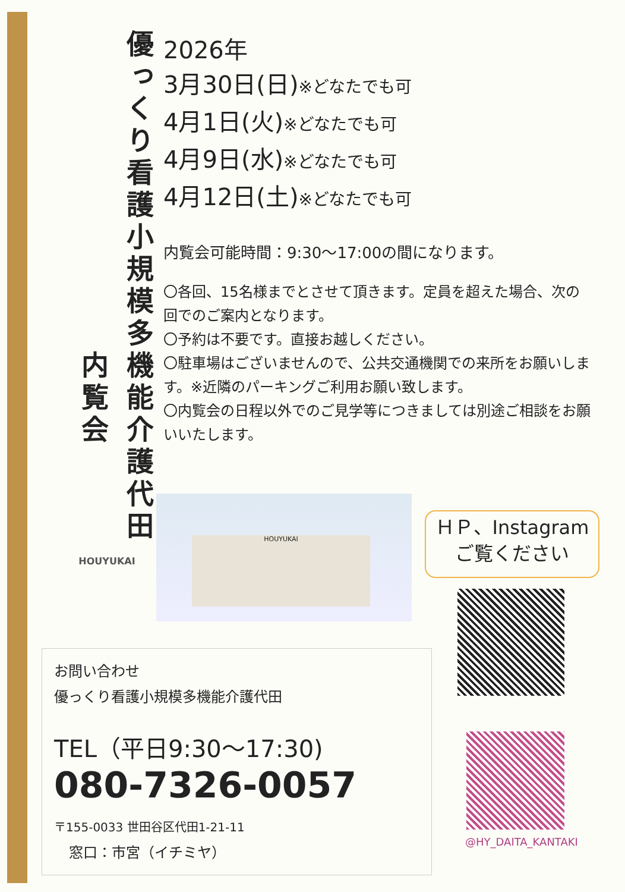優っくり看護小規模多機能介護代田
内覧会
HOUYUKAI
2026年
3月30日(日)※どなたでも可
4月1日(火)※どなたでも可
4月9日(水)※どなたでも可
4月12日(土)※どなたでも可
内覧会可能時間：9:30～17:00の間になります。
〇各回、15名様までとさせて頂きます。定員を超えた場合、次の回でのご案内となります。
〇予約は不要です。直接お越しください。
〇駐車場はございませんので、公共交通機関での来所をお願いします。※近隣のパーキングご利用お願い致します。
〇内覧会の日程以外でのご見学等につきましては別途ご相談をお願いいたします。
HOUYUKAI
ＨＰ、Instagram
ご覧ください
@HY_DAITA_KANTAKI
お問い合わせ
優っくり看護小規模多機能介護代田
TEL（平日9:30～17:30)
080-7326-0057
〒155-0033 世田谷区代田1-21-11
窓口：市宮（イチミヤ）